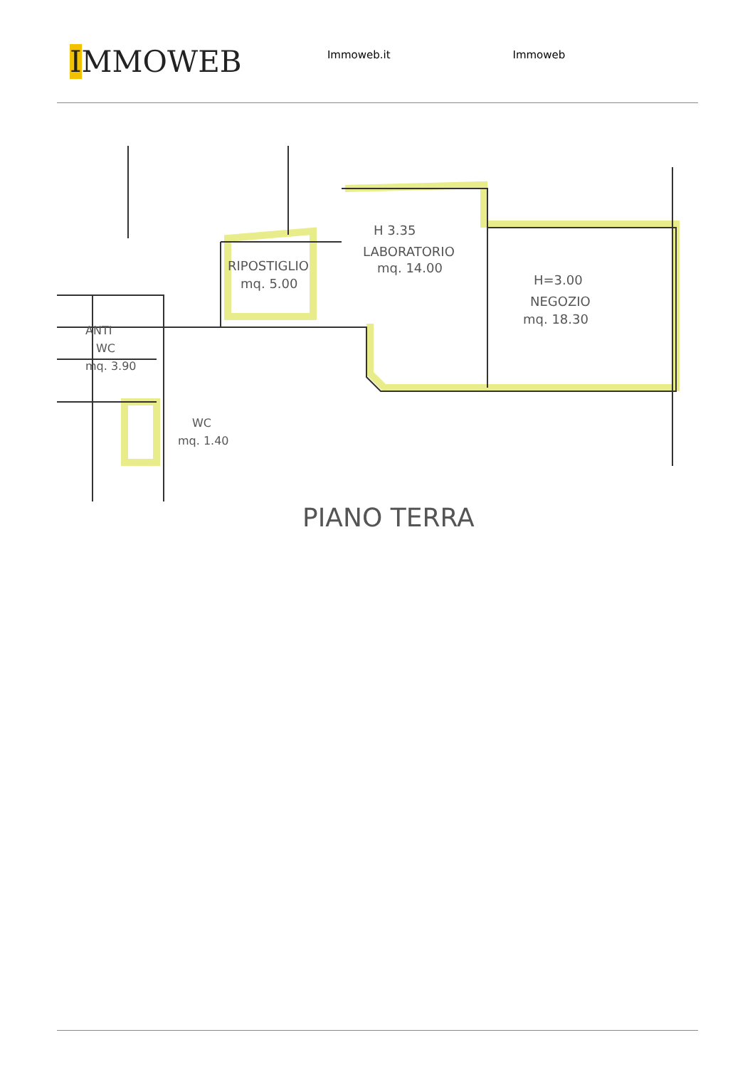IMMOWEB
Immoweb.it Immoweb
H 3.35
LABORATORIO
mq. 14.00
RIPOSTIGLIO
mq. 5.00
H=3.00
NEGOZIO
mq. 18.30
ANTI
WC
mq. 3.90
WC
mq. 1.40
PIANO TERRA